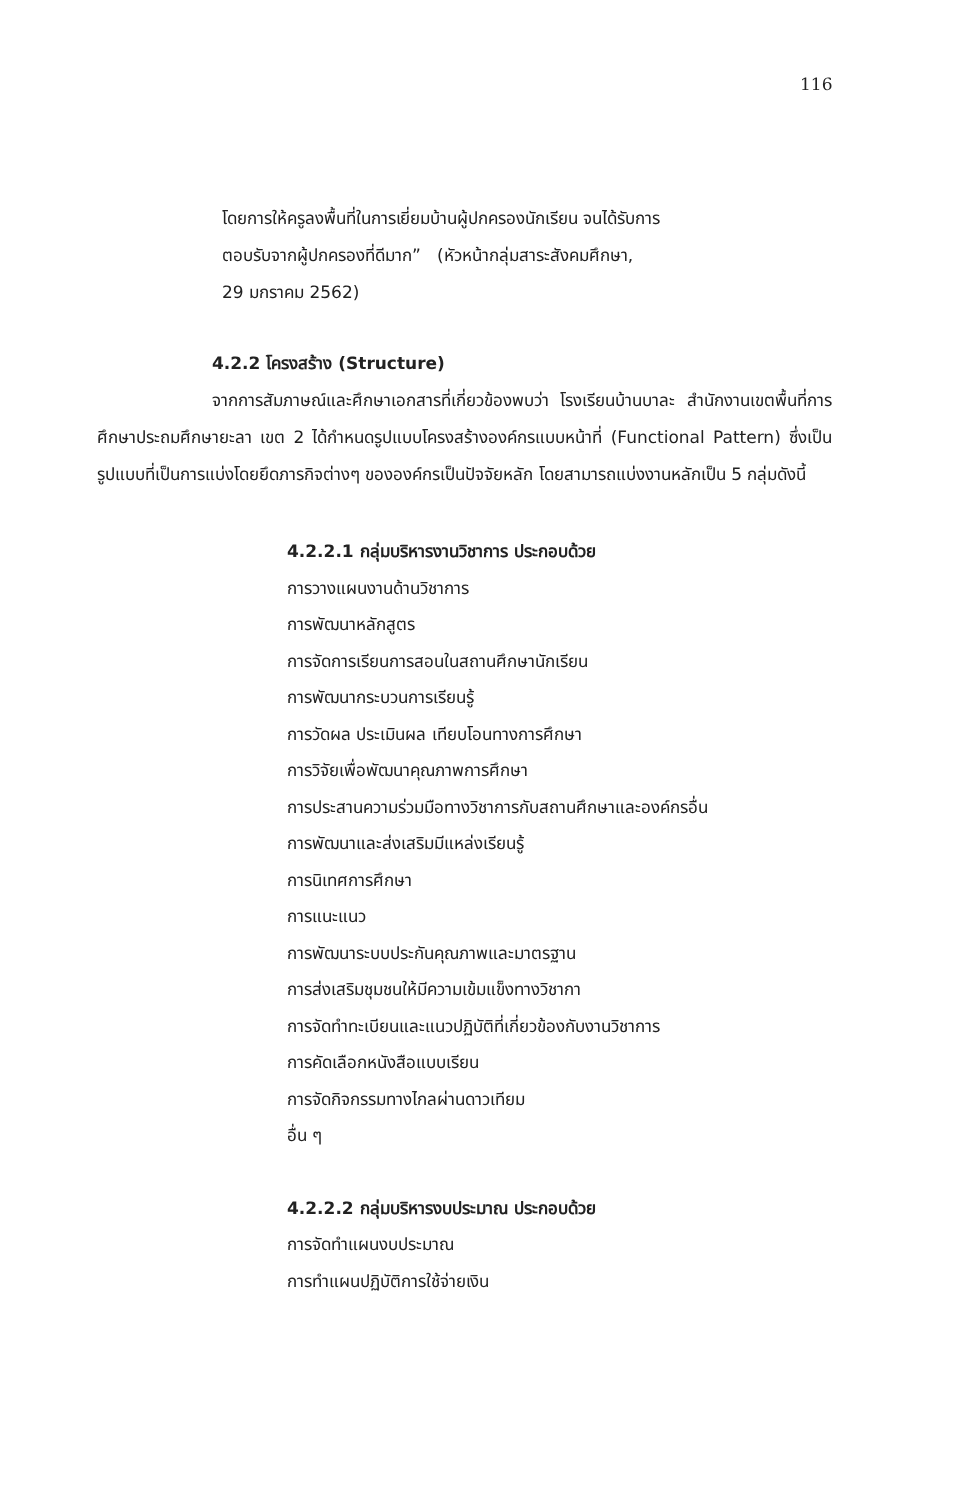116
โดยการให้ครูลงพื้นที่ในการเยี่ยมบ้านผู้ปกครองนักเรียน จนได้รับการ
ตอบรับจากผู้ปกครองที่ดีมาก” (หัวหน้ากลุ่มสาระสังคมศึกษา,
29 มกราคม 2562)
4.2.2 โครงสร้าง (Structure)
จากการสัมภาษณ์และศึกษาเอกสารที่เกี่ยวข้องพบว่า โรงเรียนบ้านบาละ สำนักงานเขตพื้นที่การศึกษาประถมศึกษายะลา เขต 2 ได้กำหนดรูปแบบโครงสร้างองค์กรแบบหน้าที่ (Functional Pattern) ซึ่งเป็นรูปแบบที่เป็นการแบ่งโดยยึดภารกิจต่างๆ ขององค์กรเป็นปัจจัยหลัก โดยสามารถแบ่งงานหลักเป็น 5 กลุ่มดังนี้
4.2.2.1 กลุ่มบริหารงานวิชาการ ประกอบด้วย
การวางแผนงานด้านวิชาการ
การพัฒนาหลักสูตร
การจัดการเรียนการสอนในสถานศึกษานักเรียน
การพัฒนากระบวนการเรียนรู้
การวัดผล ประเมินผล เทียบโอนทางการศึกษา
การวิจัยเพื่อพัฒนาคุณภาพการศึกษา
การประสานความร่วมมือทางวิชาการกับสถานศึกษาและองค์กรอื่น
การพัฒนาและส่งเสริมมีแหล่งเรียนรู้
การนิเทศการศึกษา
การแนะแนว
การพัฒนาระบบประกันคุณภาพและมาตรฐาน
การส่งเสริมชุมชนให้มีความเข้มแข็งทางวิชากา
การจัดทำทะเบียนและแนวปฏิบัติที่เกี่ยวข้องกับงานวิชาการ
การคัดเลือกหนังสือแบบเรียน
การจัดกิจกรรมทางไกลผ่านดาวเทียม
อื่น ๆ
4.2.2.2 กลุ่มบริหารงบประมาณ ประกอบด้วย
การจัดทำแผนงบประมาณ
การทำแผนปฏิบัติการใช้จ่ายเงิน